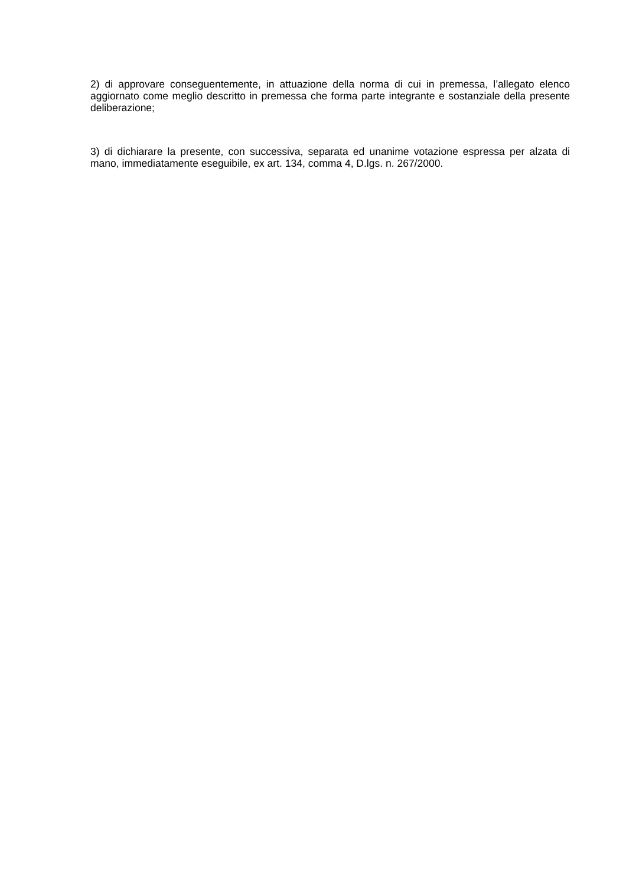2) di approvare conseguentemente, in attuazione della norma di cui in premessa, l’allegato elenco aggiornato come meglio descritto in premessa che forma parte integrante e sostanziale della presente deliberazione;
3) di dichiarare la presente, con successiva, separata ed unanime votazione espressa per alzata di mano, immediatamente eseguibile, ex art. 134, comma 4, D.lgs. n. 267/2000.